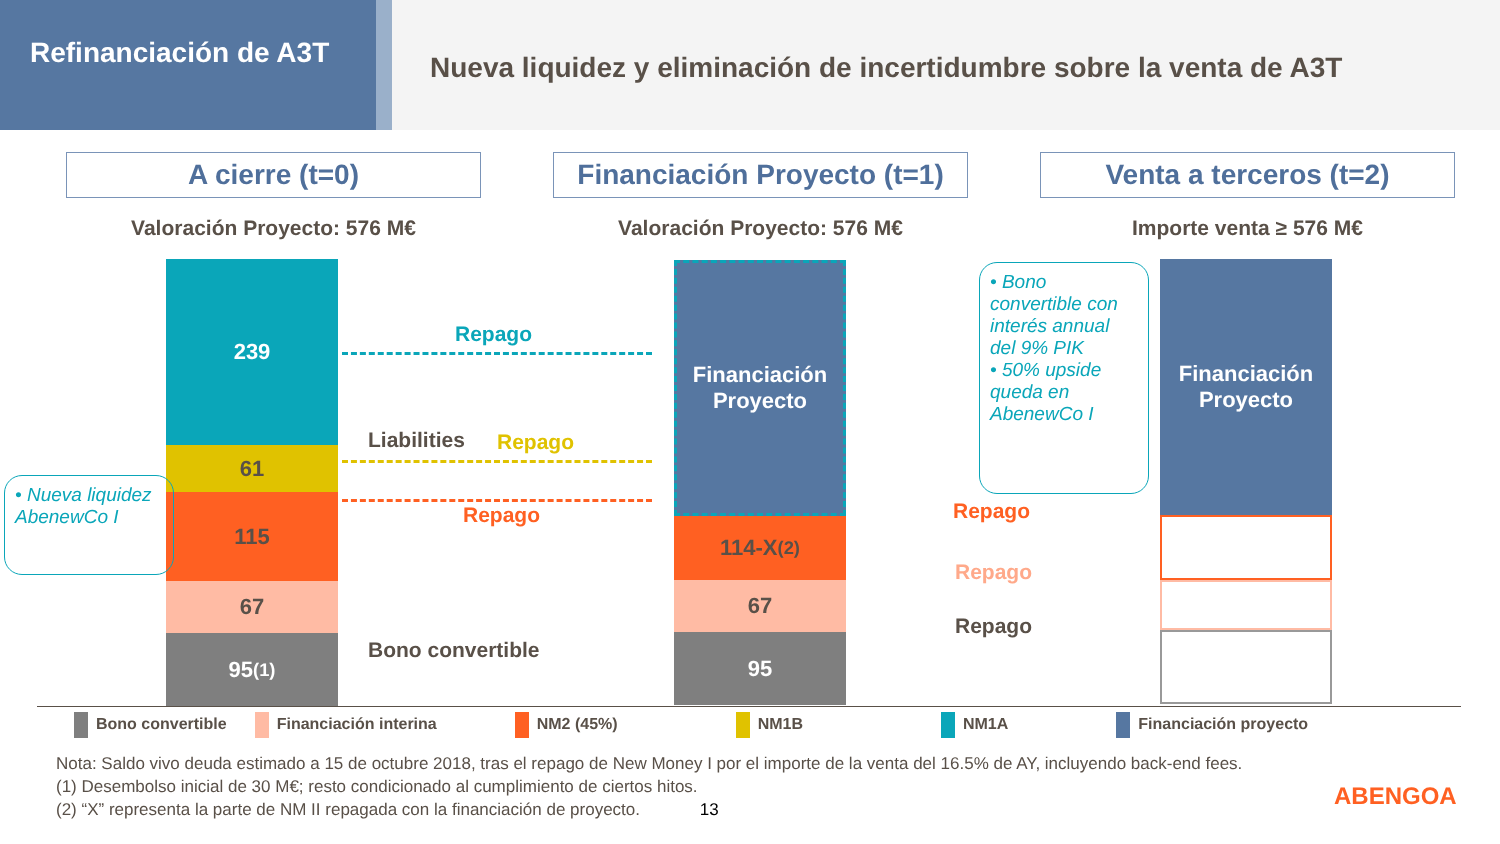Refinanciación de A3T
Nueva liquidez y eliminación de incertidumbre sobre la venta de A3T
A cierre (t=0)
Valoración Proyecto: 576 M€
Financiación Proyecto (t=1)
Valoración Proyecto: 576 M€
Venta a terceros (t=2)
Importe venta ≥ 576 M€
239
61
115
67
95<sup>(1)</sup>
Financiación
Proyecto
114-X<sup>(2)</sup>
67
95
Financiación
Proyecto
Liabilities
Bono convertible
Repago
Repago
Repago Repago
Repago
Repago
• Nueva liquidez AbenewCo I
• Bono convertible con interés annual del 9% PIK
• 50% upside queda en AbenewCo I
Bono convertible Financiación interina NM2 (45%) NM1B NM1A Financiación proyecto
Nota: Saldo vivo deuda estimado a 15 de octubre 2018, tras el repago de New Money I por el importe de la venta del 16.5% de AY, incluyendo back-end fees.
(1) Desembolso inicial de 30 M€; resto condicionado al cumplimiento de ciertos hitos.
(2) “X” representa la parte de NM II repagada con la financiación de proyecto. 13
ABENGOA